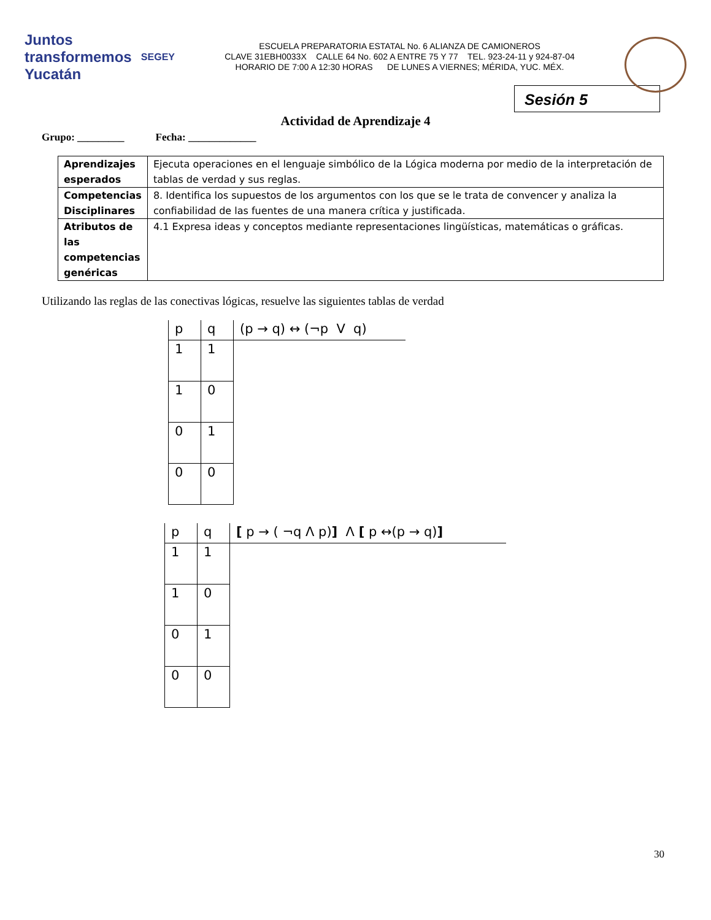Juntos transformemos Yucatán SEGEY
ESCUELA PREPARATORIA ESTATAL No. 6 ALIANZA DE CAMIONEROS
CLAVE 31EBH0033X CALLE 64 No. 602 A ENTRE 75 Y 77 TEL. 923-24-11 y 924-87-04
HORARIO DE 7:00 A 12:30 HORAS DE LUNES A VIERNES; MÉRIDA, YUC. MÉX.
Sesión 5
Actividad de Aprendizaje 4
Grupo: _________ Fecha: _____________
| Aprendizajes esperados | Ejecuta operaciones en el lenguaje simbólico de la Lógica moderna por medio de la interpretación de tablas de verdad y sus reglas. |
| Competencias Disciplinares | 8. Identifica los supuestos de los argumentos con los que se le trata de convencer y analiza la confiabilidad de las fuentes de una manera crítica y justificada. |
| Atributos de las competencias genéricas | 4.1 Expresa ideas y conceptos mediante representaciones lingüísticas, matemáticas o gráficas. |
Utilizando las reglas de las conectivas lógicas, resuelve las siguientes tablas de verdad
| p | q | (p → q) ↔ (¬p V q) |
| --- | --- | --- |
| 1 | 1 | |
| 1 | 0 | |
| 0 | 1 | |
| 0 | 0 | |
| p | q | [ p → ( ¬q Λ p) ] Λ [ p ↔(p → q) ] |
| --- | --- | --- |
| 1 | 1 | |
| 1 | 0 | |
| 0 | 1 | |
| 0 | 0 | |
30